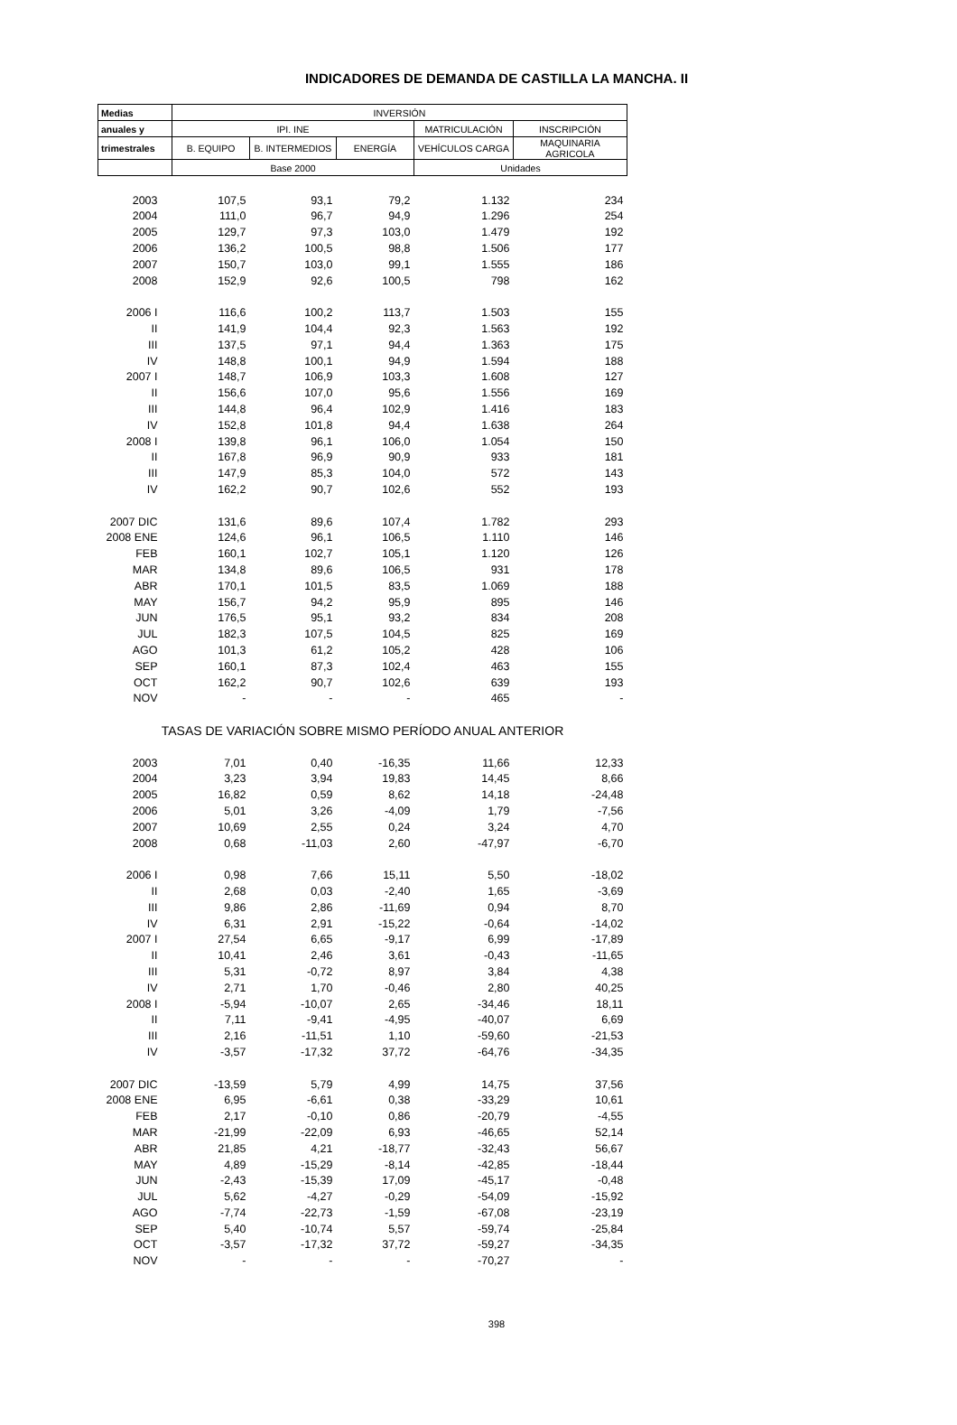INDICADORES DE DEMANDA DE CASTILLA LA MANCHA. II
| Medias | INVERSIÓN | | | | |
| --- | --- | --- | --- | --- | --- |
| anuales y | IPI. INE | | | MATRICULACIÓN | INSCRIPCIÓN |
| trimestrales | B. EQUIPO | B. INTERMEDIOS | ENERGÍA | VEHÍCULOS CARGA | MAQUINARIA AGRICOLA |
| | Base 2000 | | | Unidades | |
| 2003 | 107,5 | 93,1 | 79,2 | 1.132 | 234 |
| 2004 | 111,0 | 96,7 | 94,9 | 1.296 | 254 |
| 2005 | 129,7 | 97,3 | 103,0 | 1.479 | 192 |
| 2006 | 136,2 | 100,5 | 98,8 | 1.506 | 177 |
| 2007 | 150,7 | 103,0 | 99,1 | 1.555 | 186 |
| 2008 | 152,9 | 92,6 | 100,5 | 798 | 162 |
| 2006 I | 116,6 | 100,2 | 113,7 | 1.503 | 155 |
| II | 141,9 | 104,4 | 92,3 | 1.563 | 192 |
| III | 137,5 | 97,1 | 94,4 | 1.363 | 175 |
| IV | 148,8 | 100,1 | 94,9 | 1.594 | 188 |
| 2007 I | 148,7 | 106,9 | 103,3 | 1.608 | 127 |
| II | 156,6 | 107,0 | 95,6 | 1.556 | 169 |
| III | 144,8 | 96,4 | 102,9 | 1.416 | 183 |
| IV | 152,8 | 101,8 | 94,4 | 1.638 | 264 |
| 2008 I | 139,8 | 96,1 | 106,0 | 1.054 | 150 |
| II | 167,8 | 96,9 | 90,9 | 933 | 181 |
| III | 147,9 | 85,3 | 104,0 | 572 | 143 |
| IV | 162,2 | 90,7 | 102,6 | 552 | 193 |
| 2007 DIC | 131,6 | 89,6 | 107,4 | 1.782 | 293 |
| 2008 ENE | 124,6 | 96,1 | 106,5 | 1.110 | 146 |
| FEB | 160,1 | 102,7 | 105,1 | 1.120 | 126 |
| MAR | 134,8 | 89,6 | 106,5 | 931 | 178 |
| ABR | 170,1 | 101,5 | 83,5 | 1.069 | 188 |
| MAY | 156,7 | 94,2 | 95,9 | 895 | 146 |
| JUN | 176,5 | 95,1 | 93,2 | 834 | 208 |
| JUL | 182,3 | 107,5 | 104,5 | 825 | 169 |
| AGO | 101,3 | 61,2 | 105,2 | 428 | 106 |
| SEP | 160,1 | 87,3 | 102,4 | 463 | 155 |
| OCT | 162,2 | 90,7 | 102,6 | 639 | 193 |
| NOV | - | - | - | 465 | - |
| TASAS DE VARIACIÓN SOBRE MISMO PERÍODO ANUAL ANTERIOR | | | | | |
| 2003 | 7,01 | 0,40 | -16,35 | 11,66 | 12,33 |
| 2004 | 3,23 | 3,94 | 19,83 | 14,45 | 8,66 |
| 2005 | 16,82 | 0,59 | 8,62 | 14,18 | -24,48 |
| 2006 | 5,01 | 3,26 | -4,09 | 1,79 | -7,56 |
| 2007 | 10,69 | 2,55 | 0,24 | 3,24 | 4,70 |
| 2008 | 0,68 | -11,03 | 2,60 | -47,97 | -6,70 |
| 2006 I | 0,98 | 7,66 | 15,11 | 5,50 | -18,02 |
| II | 2,68 | 0,03 | -2,40 | 1,65 | -3,69 |
| III | 9,86 | 2,86 | -11,69 | 0,94 | 8,70 |
| IV | 6,31 | 2,91 | -15,22 | -0,64 | -14,02 |
| 2007 I | 27,54 | 6,65 | -9,17 | 6,99 | -17,89 |
| II | 10,41 | 2,46 | 3,61 | -0,43 | -11,65 |
| III | 5,31 | -0,72 | 8,97 | 3,84 | 4,38 |
| IV | 2,71 | 1,70 | -0,46 | 2,80 | 40,25 |
| 2008 I | -5,94 | -10,07 | 2,65 | -34,46 | 18,11 |
| II | 7,11 | -9,41 | -4,95 | -40,07 | 6,69 |
| III | 2,16 | -11,51 | 1,10 | -59,60 | -21,53 |
| IV | -3,57 | -17,32 | 37,72 | -64,76 | -34,35 |
| 2007 DIC | -13,59 | 5,79 | 4,99 | 14,75 | 37,56 |
| 2008 ENE | 6,95 | -6,61 | 0,38 | -33,29 | 10,61 |
| FEB | 2,17 | -0,10 | 0,86 | -20,79 | -4,55 |
| MAR | -21,99 | -22,09 | 6,93 | -46,65 | 52,14 |
| ABR | 21,85 | 4,21 | -18,77 | -32,43 | 56,67 |
| MAY | 4,89 | -15,29 | -8,14 | -42,85 | -18,44 |
| JUN | -2,43 | -15,39 | 17,09 | -45,17 | -0,48 |
| JUL | 5,62 | -4,27 | -0,29 | -54,09 | -15,92 |
| AGO | -7,74 | -22,73 | -1,59 | -67,08 | -23,19 |
| SEP | 5,40 | -10,74 | 5,57 | -59,74 | -25,84 |
| OCT | -3,57 | -17,32 | 37,72 | -59,27 | -34,35 |
| NOV | - | - | - | -70,27 | - |
398